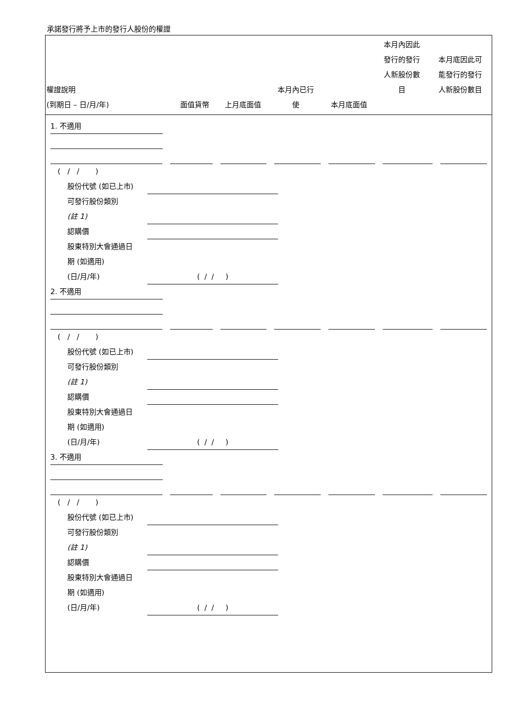承諾發行將予上市的發行人股份的權證
| 權證說明 (到期日 – 日/月/年) | 面值貨幣 | 上月底面值 | 本月內已行 使 | 本月底面值 | 本月內因此 發行的發行 人新股份數 目 | 本月底因此可 能發行的發行 人新股份數目 |
| --- | --- | --- | --- | --- | --- | --- |
1. 不適用
( / / )
股份代號 (如已上市)
可發行股份類別
(註 1)
認購價
股東特別大會通過日
期 (如適用)
(日/月/年) ( / / )
2. 不適用
( / / )
股份代號 (如已上市)
可發行股份類別
(註 1)
認購價
股東特別大會通過日
期 (如適用)
(日/月/年) ( / / )
3. 不適用
( / / )
股份代號 (如已上市)
可發行股份類別
(註 1)
認購價
股東特別大會通過日
期 (如適用)
(日/月/年) ( / / )